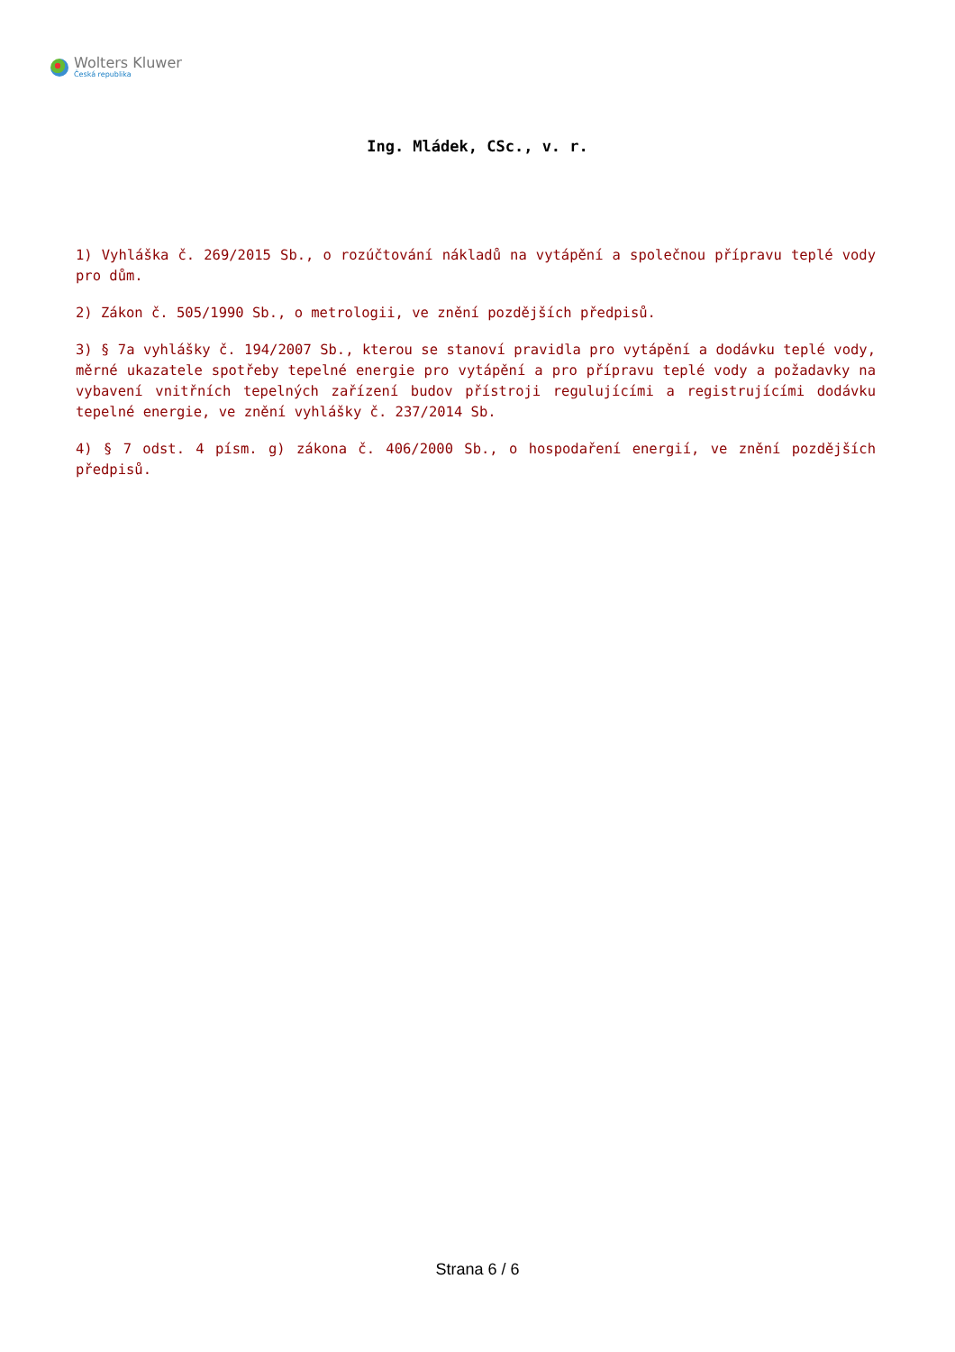Wolters Kluwer
Česká republika
Ing. Mládek, CSc., v. r.
1) Vyhláška č. 269/2015 Sb., o rozúčtování nákladů na vytápění a společnou přípravu teplé vody pro dům.
2) Zákon č. 505/1990 Sb., o metrologii, ve znění pozdějších předpisů.
3) § 7a vyhlášky č. 194/2007 Sb., kterou se stanoví pravidla pro vytápění a dodávku teplé vody, měrné ukazatele spotřeby tepelné energie pro vytápění a pro přípravu teplé vody a požadavky na vybavení vnitřních tepelných zařízení budov přístroji regulujícími a registrujícími dodávku tepelné energie, ve znění vyhlášky č. 237/2014 Sb.
4) § 7 odst. 4 písm. g) zákona č. 406/2000 Sb., o hospodaření energií, ve znění pozdějších předpisů.
Strana 6 / 6